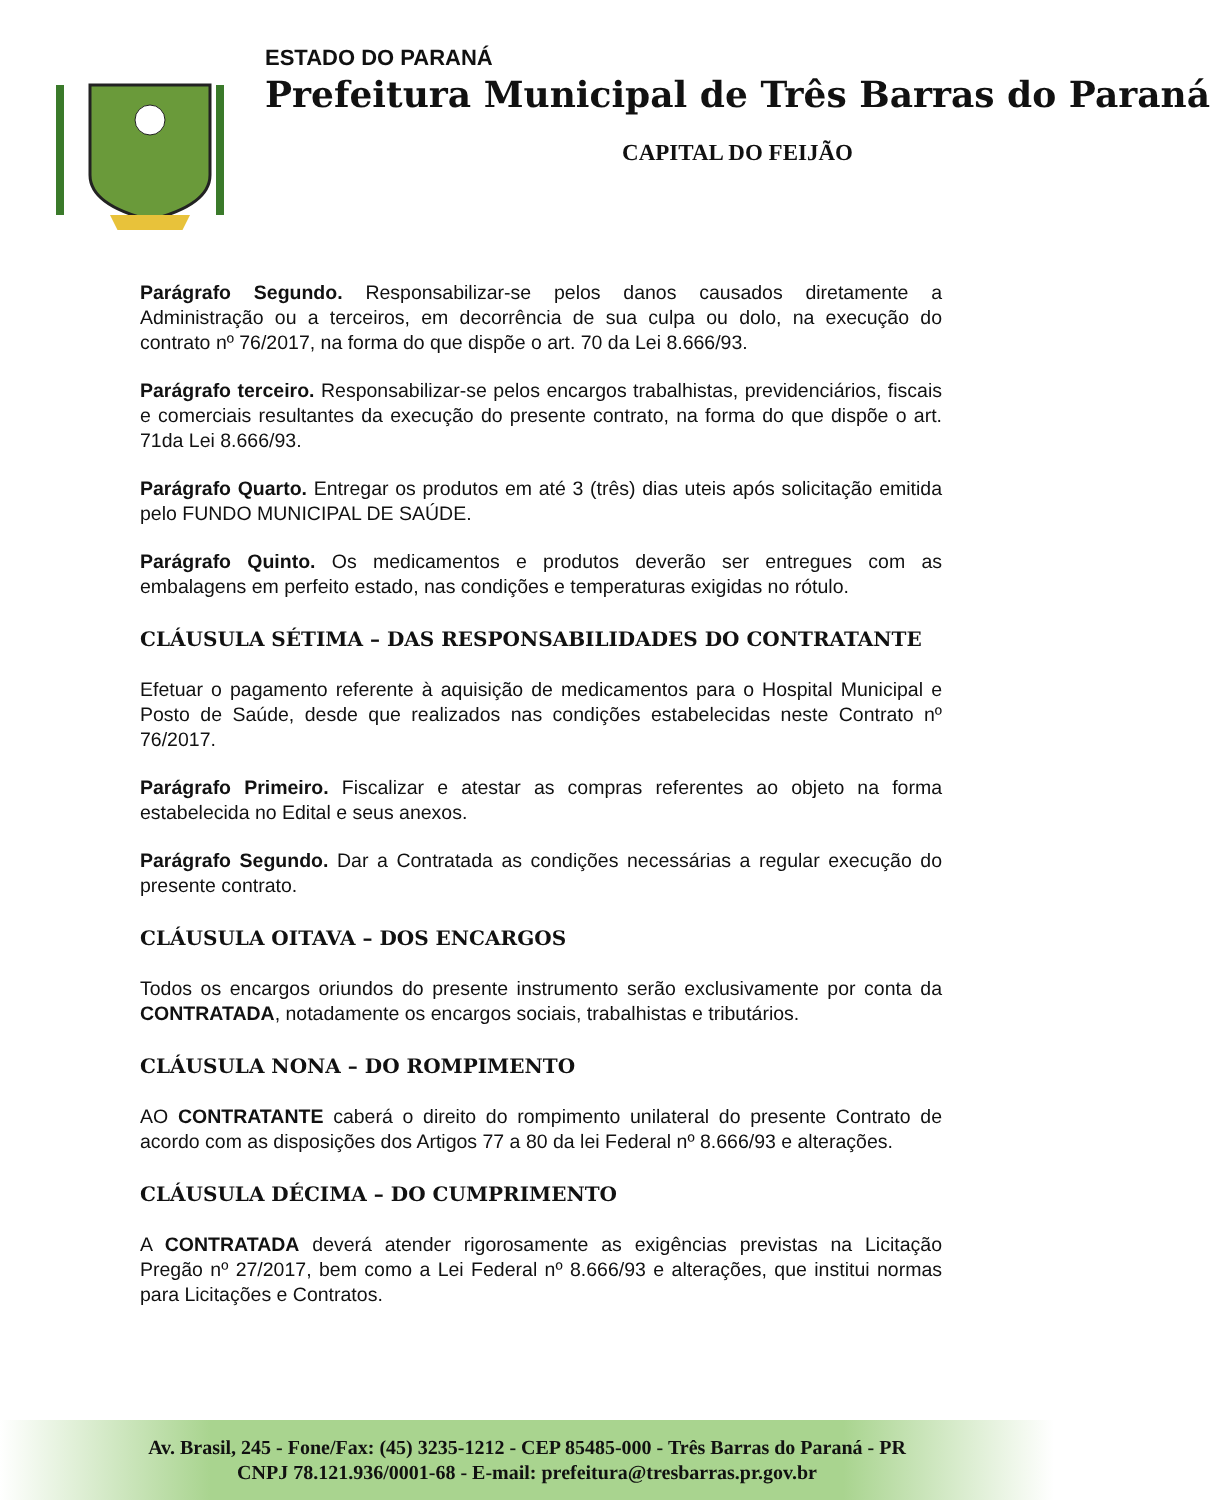ESTADO DO PARANÁ
Prefeitura Municipal de Três Barras do Paraná
CAPITAL DO FEIJÃO
Parágrafo Segundo. Responsabilizar-se pelos danos causados diretamente a Administração ou a terceiros, em decorrência de sua culpa ou dolo, na execução do contrato nº 76/2017, na forma do que dispõe o art. 70 da Lei 8.666/93.
Parágrafo terceiro. Responsabilizar-se pelos encargos trabalhistas, previdenciários, fiscais e comerciais resultantes da execução do presente contrato, na forma do que dispõe o art. 71da Lei 8.666/93.
Parágrafo Quarto. Entregar os produtos em até 3 (três) dias uteis após solicitação emitida pelo FUNDO MUNICIPAL DE SAÚDE.
Parágrafo Quinto. Os medicamentos e produtos deverão ser entregues com as embalagens em perfeito estado, nas condições e temperaturas exigidas no rótulo.
CLÁUSULA SÉTIMA – DAS RESPONSABILIDADES DO CONTRATANTE
Efetuar o pagamento referente à aquisição de medicamentos para o Hospital Municipal e Posto de Saúde, desde que realizados nas condições estabelecidas neste Contrato nº 76/2017.
Parágrafo Primeiro. Fiscalizar e atestar as compras referentes ao objeto na forma estabelecida no Edital e seus anexos.
Parágrafo Segundo. Dar a Contratada as condições necessárias a regular execução do presente contrato.
CLÁUSULA OITAVA – DOS ENCARGOS
Todos os encargos oriundos do presente instrumento serão exclusivamente por conta da CONTRATADA, notadamente os encargos sociais, trabalhistas e tributários.
CLÁUSULA NONA – DO ROMPIMENTO
AO CONTRATANTE caberá o direito do rompimento unilateral do presente Contrato de acordo com as disposições dos Artigos 77 a 80 da lei Federal nº 8.666/93 e alterações.
CLÁUSULA DÉCIMA – DO CUMPRIMENTO
A CONTRATADA deverá atender rigorosamente as exigências previstas na Licitação Pregão nº 27/2017, bem como a Lei Federal nº 8.666/93 e alterações, que institui normas para Licitações e Contratos.
Av. Brasil, 245 - Fone/Fax: (45) 3235-1212 - CEP 85485-000 - Três Barras do Paraná - PR
CNPJ 78.121.936/0001-68 - E-mail: prefeitura@tresbarras.pr.gov.br